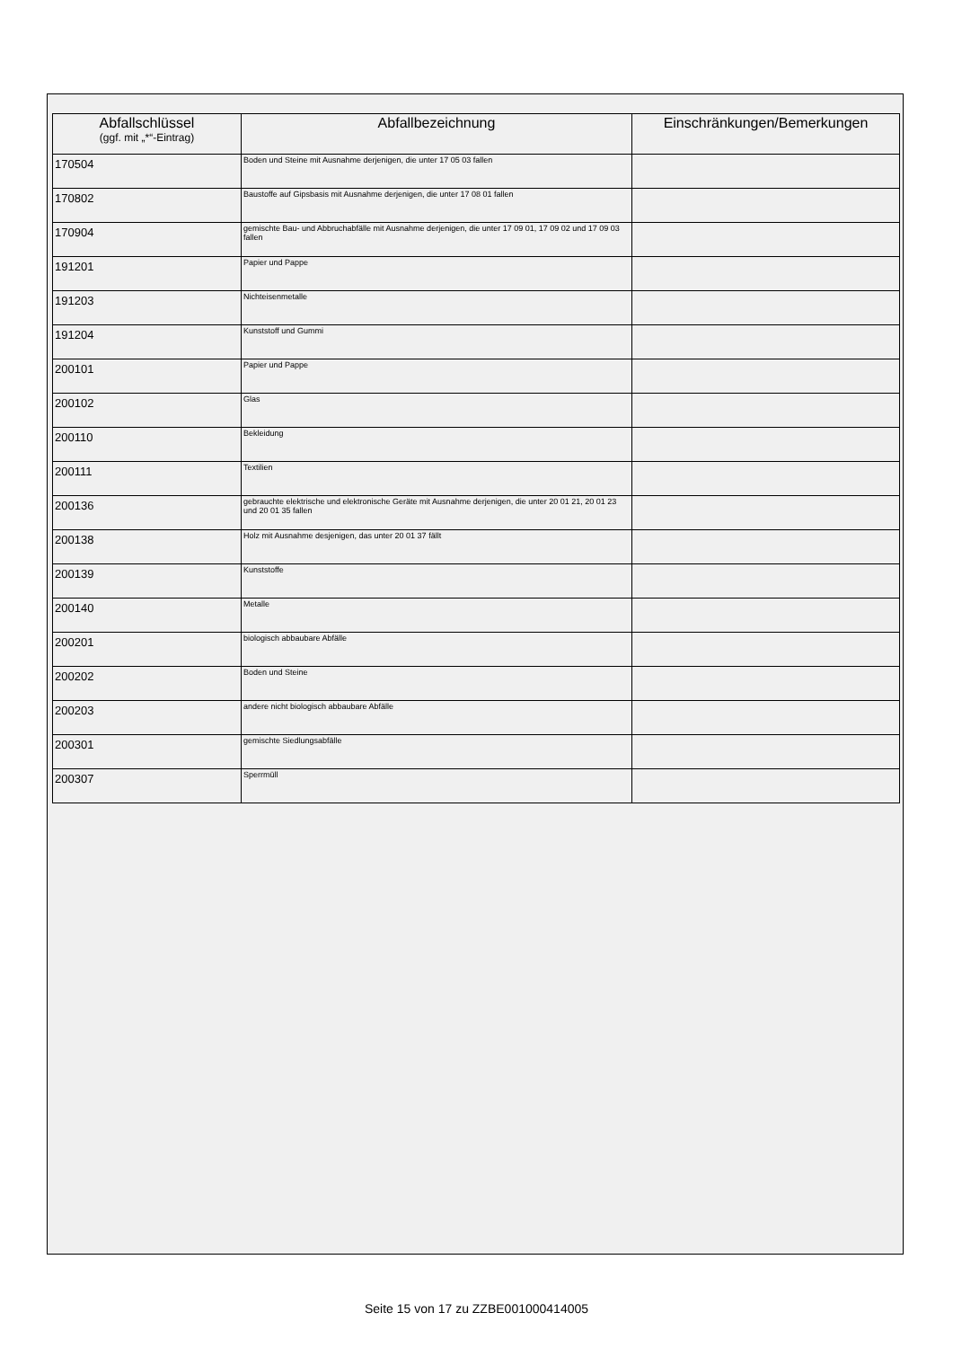| Abfallschlüssel (ggf. mit „*“-Eintrag) | Abfallbezeichnung | Einschränkungen/Bemerkungen |
| --- | --- | --- |
| 170504 | Boden und Steine mit Ausnahme derjenigen, die unter 17 05 03 fallen | |
| 170802 | Baustoffe auf Gipsbasis mit Ausnahme derjenigen, die unter 17 08 01 fallen | |
| 170904 | gemischte Bau- und Abbruchabfälle mit Ausnahme derjenigen, die unter 17 09 01, 17 09 02 und 17 09 03 fallen | |
| 191201 | Papier und Pappe | |
| 191203 | Nichteisenmetalle | |
| 191204 | Kunststoff und Gummi | |
| 200101 | Papier und Pappe | |
| 200102 | Glas | |
| 200110 | Bekleidung | |
| 200111 | Textilien | |
| 200136 | gebrauchte elektrische und elektronische Geräte mit Ausnahme derjenigen, die unter 20 01 21, 20 01 23 und 20 01 35 fallen | |
| 200138 | Holz mit Ausnahme desjenigen, das unter 20 01 37 fällt | |
| 200139 | Kunststoffe | |
| 200140 | Metalle | |
| 200201 | biologisch abbaubare Abfälle | |
| 200202 | Boden und Steine | |
| 200203 | andere nicht biologisch abbaubare Abfälle | |
| 200301 | gemischte Siedlungsabfälle | |
| 200307 | Sperrmüll | |
Seite 15 von 17 zu ZZBE001000414005